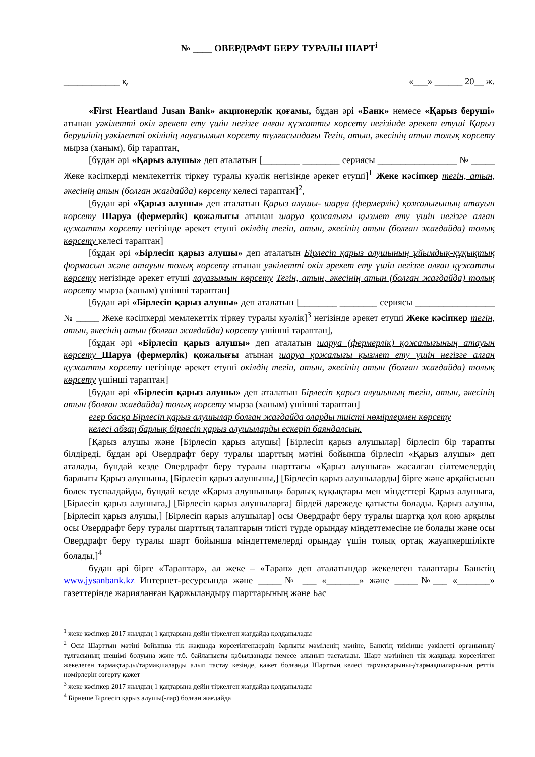№ ____ ОВЕРДРАФТ БЕРУ ТУРАЛЫ ШАРТ<sup>i</sup>
____________ қ. «___» ______ 20__ ж.
«First Heartland Jusan Bank» акционерлік қоғамы, бұдан әрі «Банк» немесе «Қарыз беруші» атынан уәкілетті өкіл әрекет ету үшін негізге алған құжатты көрсету негізінде әрекет етуші Қарыз берушінің уәкілетті өкілінің лауазымын көрсету тұлғасындағы Тегін, атын, әкесінің атын толық көрсету мырза (ханым), бір тараптан,
[бұдан әрі «Қарыз алушы» деп аталатын [________ ________ сериясы _________________ № _____ Жеке кәсіпкерді мемлекеттік тіркеу туралы куәлік негізінде әрекет етуші]<sup>1</sup> Жеке кәсіпкер тегін, атын, әкесінің атын (болған жағдайда) көрсету келесі тараптан]<sup>2</sup>,
[бұдан әрі «Қарыз алушы» деп аталатын Қарыз алушы- шаруа (фермерлік) қожалығының атауын көрсету Шаруа (фермерлік) қожалығы атынан шаруа қожалығы қызмет ету үшін негізге алған құжатты көрсету негізінде әрекет етуші өкілдің тегін, атын, әкесінің атын (болған жағдайда) толық көрсету келесі тараптан]
[бұдан әрі «Бірлесіп қарыз алушы» деп аталатын Бірлесіп қарыз алушының ұйымдық-құқықтық формасын және атауын толық көрсету атынан уәкілетті өкіл әрекет ету үшін негізге алған құжатты көрсету негізінде әрекет етуші лауазымын көрсету Тегін, атын, әкесінің атын (болған жағдайда) толық көрсету мырза (ханым) үшінші тараптан]
[бұдан әрі «Бірлесіп қарыз алушы» деп аталатын [________ ________ сериясы _________________ № _____ Жеке кәсіпкерді мемлекеттік тіркеу туралы куәлік]<sup>3</sup> негізінде әрекет етуші Жеке кәсіпкер тегін, атын, әкесінің атын (болған жағдайда) көрсету үшінші тараптан],
[бұдан әрі «Бірлесіп қарыз алушы» деп аталатын шаруа (фермерлік) қожалығының атауын көрсету Шаруа (фермерлік) қожалығы атынан шаруа қожалығы қызмет ету үшін негізге алған құжатты көрсету негізінде әрекет етуші өкілдің тегін, атын, әкесінің атын (болған жағдайда) толық көрсету үшінші тараптан]
[бұдан әрі «Бірлесіп қарыз алушы» деп аталатын Бірлесіп қарыз алушының тегін, атын, әкесінің атын (болған жағдайда) толық көрсету мырза (ханым) үшінші тараптан]
егер басқа Бірлесіп қарыз алушылар болған жағдайда оларды тиісті нөмірлермен көрсету
келесі абзац барлық бірлесіп қарыз алушыларды ескеріп баяндалсын.
[Қарыз алушы және [Бірлесіп қарыз алушы] [Бірлесіп қарыз алушылар] бірлесіп бір тарапты білдіреді, бұдан әрі Овердрафт беру туралы шарттың мәтіні бойынша бірлесіп «Қарыз алушы» деп аталады, бұндай кезде Овердрафт беру туралы шарттағы «Қарыз алушыға» жасалған сілтемелердің барлығы Қарыз алушыны, [Бірлесіп қарыз алушыны,] [Бірлесіп қарыз алушыларды] бірге және әрқайсысын бөлек тұспалдайды, бұндай кезде «Қарыз алушының» барлық құқықтары мен міндеттері Қарыз алушыға, [Бірлесіп қарыз алушыға,] [Бірлесіп қарыз алушыларға] бірдей дәрежеде қатысты болады. Қарыз алушы, [Бірлесіп қарыз алушы,] [Бірлесіп қарыз алушылар] осы Овердрафт беру туралы шартқа қол қою арқылы осы Овердрафт беру туралы шарттың талаптарын тиісті түрде орындау міндеттемесіне ие болады және осы Овердрафт беру туралы шарт бойынша міндеттемелерді орындау үшін толық ортақ жауапкершілікте болады,]<sup>4</sup>
бұдан әрі бірге «Тараптар», ал жеке – «Тарап» деп аталатындар жекелеген талаптары Банктің www.jysanbank.kz Интернет-ресурсында және _____№ ___ «_______» және _____№___ «_______» газеттерінде жарияланған Қаржыландыру шарттарының және Бас
<sup>1</sup> жеке кәсіпкер 2017 жылдың 1 қаңтарына дейін тіркелген жағдайда қолданылады
<sup>2</sup> Осы Шарттың мәтіні бойынша тік жақшада көрсетілгендердің барлығы мәміленің мәніне, Банктің тиісінше уәкілетті органының/тұлғасының шешімі болуына және т.б. байланысты қабылданады немесе алынып тасталады. Шарт мәтінінен тік жақшада көрсетілген жекелеген тармақтарды/тармақшаларды алып тастау кезінде, қажет болғанда Шарттың келесі тармақтарының/тармақшаларының реттік нөмірлерін өзгерту қажет
<sup>3</sup> жеке кәсіпкер 2017 жылдың 1 қаңтарына дейін тіркелген жағдайда қолданылады
<sup>4</sup> Бірнеше Бірлесіп қарыз алушы(-лар) болған жағдайда